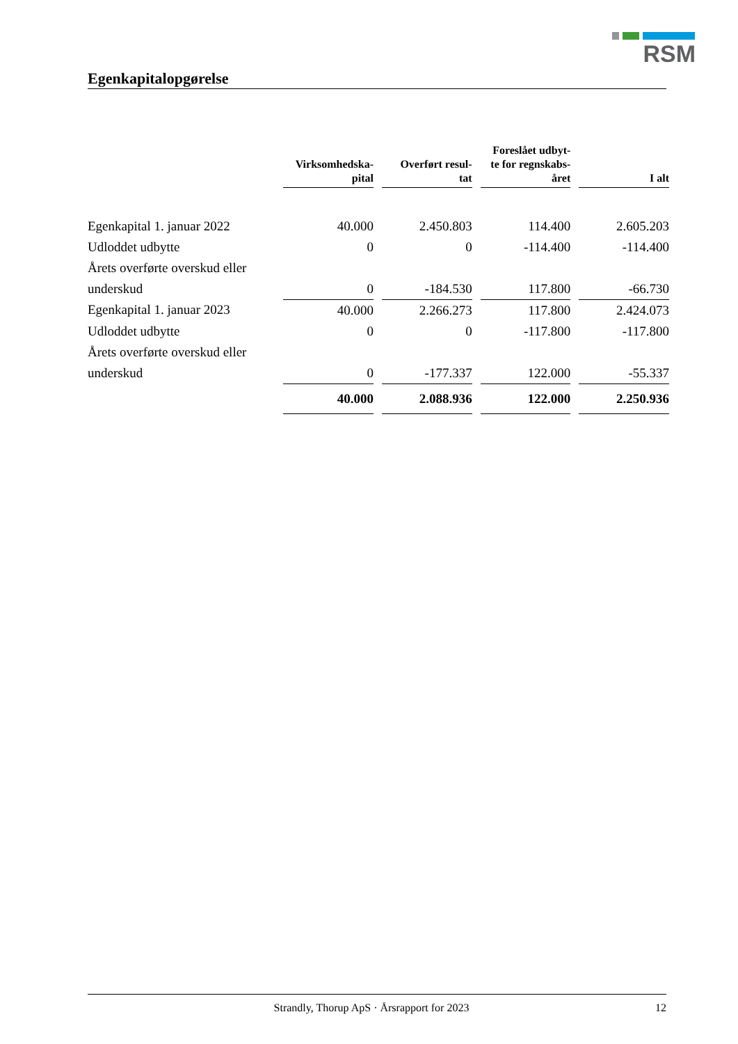RSM
Egenkapitalopgørelse
| | Virksomhedska- pital | | Overført resul- tat | | Foreslået udbyt- te for regnskabs- året | | I alt |
| --- | --- | --- | --- | --- | --- | --- | --- |
| Egenkapital 1. januar 2022 | 40.000 | | 2.450.803 | | 114.400 | | 2.605.203 |
| Udloddet udbytte | 0 | | 0 | | -114.400 | | -114.400 |
| Årets overførte overskud eller | | | | | | | |
| underskud | 0 | | -184.530 | | 117.800 | | -66.730 |
| Egenkapital 1. januar 2023 | 40.000 | | 2.266.273 | | 117.800 | | 2.424.073 |
| Udloddet udbytte | 0 | | 0 | | -117.800 | | -117.800 |
| Årets overførte overskud eller | | | | | | | |
| underskud | 0 | | -177.337 | | 122.000 | | -55.337 |
| | 40.000 | | 2.088.936 | | 122.000 | | 2.250.936 |
Strandly, Thorup ApS · Årsrapport for 2023 12